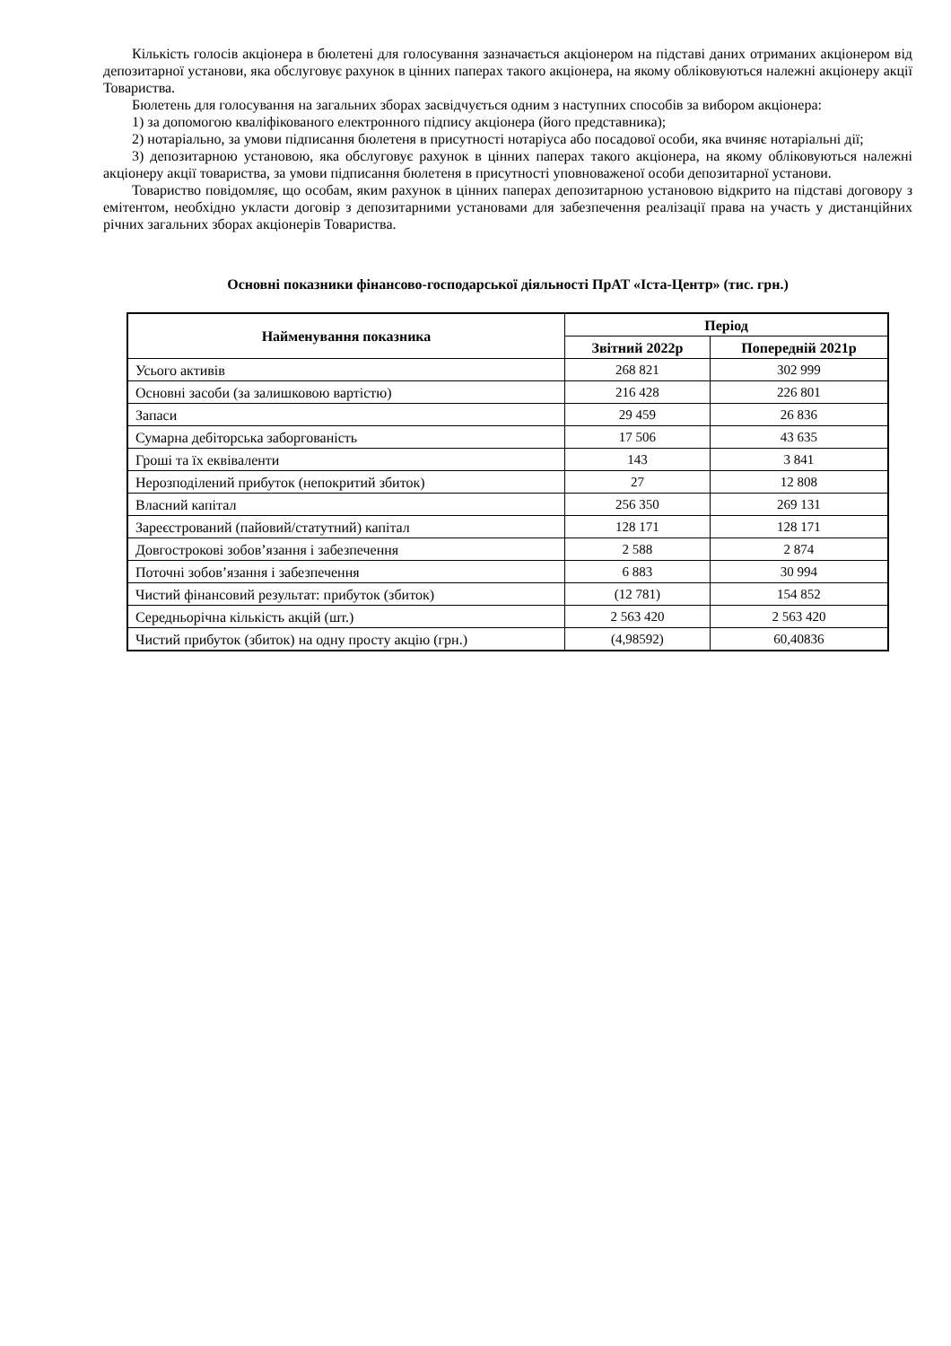Кількість голосів акціонера в бюлетені для голосування зазначається акціонером на підставі даних отриманих акціонером від депозитарної установи, яка обслуговує рахунок в цінних паперах такого акціонера, на якому обліковуються належні акціонеру акції Товариства.
Бюлетень для голосування на загальних зборах засвідчується одним з наступних способів за вибором акціонера:
1) за допомогою кваліфікованого електронного підпису акціонера (його представника);
2) нотаріально, за умови підписання бюлетеня в присутності нотаріуса або посадової особи, яка вчиняє нотаріальні дії;
3) депозитарною установою, яка обслуговує рахунок в цінних паперах такого акціонера, на якому обліковуються належні акціонеру акції товариства, за умови підписання бюлетеня в присутності уповноваженої особи депозитарної установи.
Товариство повідомляє, що особам, яким рахунок в цінних паперах депозитарною установою відкрито на підставі договору з емітентом, необхідно укласти договір з депозитарними установами для забезпечення реалізації права на участь у дистанційних річних загальних зборах акціонерів Товариства.
Основні показники фінансово-господарської діяльності ПрАТ «Іста-Центр» (тис. грн.)
| Найменування показника | Період | |
| --- | --- | --- |
| | Звітний 2022р | Попередній 2021р |
| Усього активів | 268 821 | 302 999 |
| Основні засоби (за залишковою вартістю) | 216 428 | 226 801 |
| Запаси | 29 459 | 26 836 |
| Сумарна дебіторська заборгованість | 17 506 | 43 635 |
| Гроші та їх еквіваленти | 143 | 3 841 |
| Нерозподілений прибуток (непокритий збиток) | 27 | 12 808 |
| Власний капітал | 256 350 | 269 131 |
| Зареєстрований (пайовий/статутний) капітал | 128 171 | 128 171 |
| Довгострокові зобов’язання і забезпечення | 2 588 | 2 874 |
| Поточні зобов’язання і забезпечення | 6 883 | 30 994 |
| Чистий фінансовий результат: прибуток (збиток) | (12 781) | 154 852 |
| Середньорічна кількість акцій (шт.) | 2 563 420 | 2 563 420 |
| Чистий прибуток (збиток) на одну просту акцію (грн.) | (4,98592) | 60,40836 |